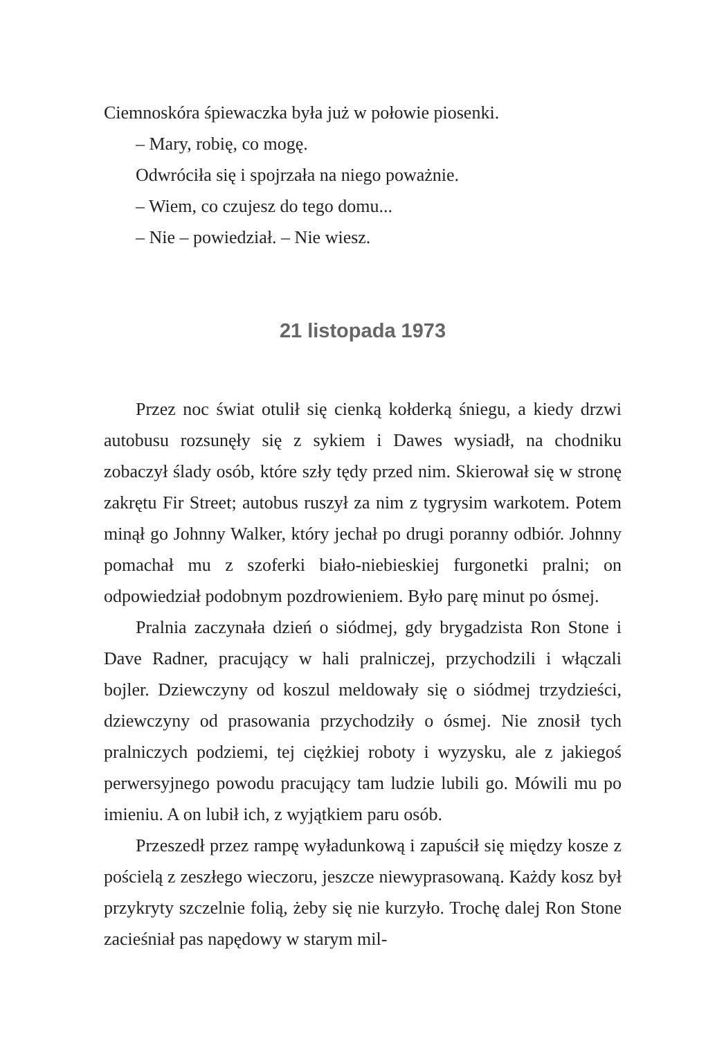Ciemnoskóra śpiewaczka była już w połowie piosenki.
– Mary, robię, co mogę.
Odwróciła się i spojrzała na niego poważnie.
– Wiem, co czujesz do tego domu...
– Nie – powiedział. – Nie wiesz.
21 listopada 1973
Przez noc świat otulił się cienką kołderką śniegu, a kiedy drzwi autobusu rozsunęły się z sykiem i Dawes wysiadł, na chodniku zobaczył ślady osób, które szły tędy przed nim. Skierował się w stronę zakrętu Fir Street; autobus ruszył za nim z tygrysim warkotem. Potem minął go Johnny Walker, który jechał po drugi poranny odbiór. Johnny pomachał mu z szoferki biało-niebieskiej furgonetki pralni; on odpowiedział podobnym pozdrowieniem. Było parę minut po ósmej.
Pralnia zaczynała dzień o siódmej, gdy brygadzista Ron Stone i Dave Radner, pracujący w hali pralniczej, przychodzili i włączali bojler. Dziewczyny od koszul meldowały się o siódmej trzydzieści, dziewczyny od prasowania przychodziły o ósmej. Nie znosił tych pralniczych podziemi, tej ciężkiej roboty i wyzysku, ale z jakiegoś perwersyjnego powodu pracujący tam ludzie lubili go. Mówili mu po imieniu. A on lubił ich, z wyjątkiem paru osób.
Przeszedł przez rampę wyładunkową i zapuścił się między kosze z pościelą z zeszłego wieczoru, jeszcze niewyprasowaną. Każdy kosz był przykryty szczelnie folią, żeby się nie kurzyło. Trochę dalej Ron Stone zacieśniał pas napędowy w starym mil-